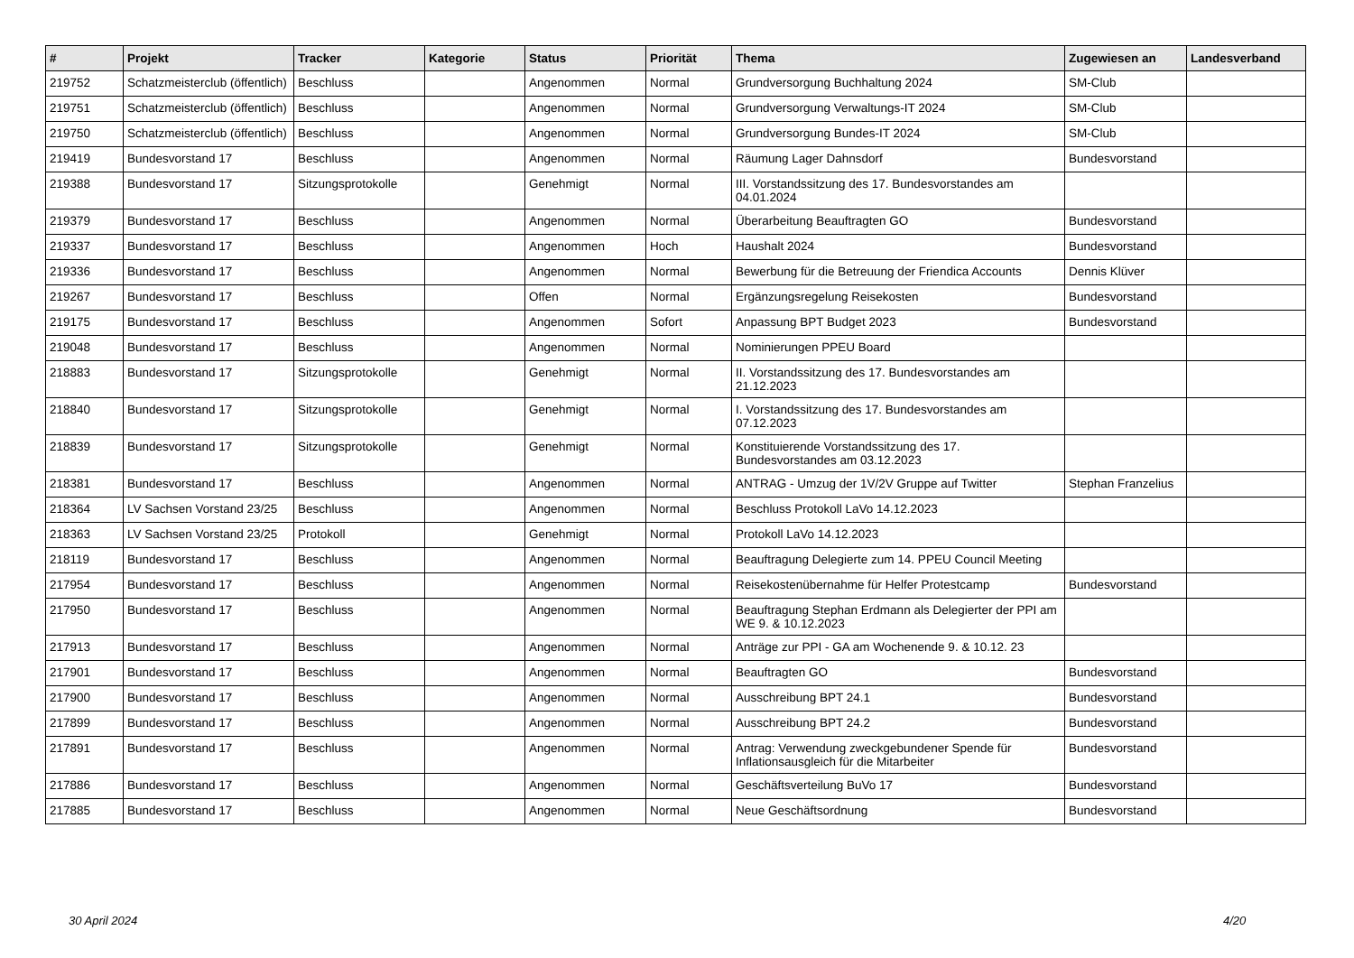| # | Projekt | Tracker | Kategorie | Status | Priorität | Thema | Zugewiesen an | Landesverband |
| --- | --- | --- | --- | --- | --- | --- | --- | --- |
| 219752 | Schatzmeisterclub (öffentlich) | Beschluss | | Angenommen | Normal | Grundversorgung Buchhaltung 2024 | SM-Club | |
| 219751 | Schatzmeisterclub (öffentlich) | Beschluss | | Angenommen | Normal | Grundversorgung Verwaltungs-IT 2024 | SM-Club | |
| 219750 | Schatzmeisterclub (öffentlich) | Beschluss | | Angenommen | Normal | Grundversorgung Bundes-IT 2024 | SM-Club | |
| 219419 | Bundesvorstand 17 | Beschluss | | Angenommen | Normal | Räumung Lager Dahnsdorf | Bundesvorstand | |
| 219388 | Bundesvorstand 17 | Sitzungsprotokolle | | Genehmigt | Normal | III. Vorstandssitzung des 17. Bundesvorstandes am 04.01.2024 | | |
| 219379 | Bundesvorstand 17 | Beschluss | | Angenommen | Normal | Überarbeitung Beauftragten GO | Bundesvorstand | |
| 219337 | Bundesvorstand 17 | Beschluss | | Angenommen | Hoch | Haushalt 2024 | Bundesvorstand | |
| 219336 | Bundesvorstand 17 | Beschluss | | Angenommen | Normal | Bewerbung für die Betreuung der Friendica Accounts | Dennis Klüver | |
| 219267 | Bundesvorstand 17 | Beschluss | | Offen | Normal | Ergänzungsregelung Reisekosten | Bundesvorstand | |
| 219175 | Bundesvorstand 17 | Beschluss | | Angenommen | Sofort | Anpassung BPT Budget 2023 | Bundesvorstand | |
| 219048 | Bundesvorstand 17 | Beschluss | | Angenommen | Normal | Nominierungen PPEU Board | | |
| 218883 | Bundesvorstand 17 | Sitzungsprotokolle | | Genehmigt | Normal | II. Vorstandssitzung des 17. Bundesvorstandes am 21.12.2023 | | |
| 218840 | Bundesvorstand 17 | Sitzungsprotokolle | | Genehmigt | Normal | I. Vorstandssitzung des 17. Bundesvorstandes am 07.12.2023 | | |
| 218839 | Bundesvorstand 17 | Sitzungsprotokolle | | Genehmigt | Normal | Konstituierende Vorstandssitzung des 17. Bundesvorstandes am 03.12.2023 | | |
| 218381 | Bundesvorstand 17 | Beschluss | | Angenommen | Normal | ANTRAG - Umzug der 1V/2V Gruppe auf Twitter | Stephan Franzelius | |
| 218364 | LV Sachsen Vorstand 23/25 | Beschluss | | Angenommen | Normal | Beschluss Protokoll LaVo 14.12.2023 | | |
| 218363 | LV Sachsen Vorstand 23/25 | Protokoll | | Genehmigt | Normal | Protokoll LaVo 14.12.2023 | | |
| 218119 | Bundesvorstand 17 | Beschluss | | Angenommen | Normal | Beauftragung Delegierte zum 14. PPEU Council Meeting | | |
| 217954 | Bundesvorstand 17 | Beschluss | | Angenommen | Normal | Reisekostenübernahme für Helfer Protestcamp | Bundesvorstand | |
| 217950 | Bundesvorstand 17 | Beschluss | | Angenommen | Normal | Beauftragung Stephan Erdmann als Delegierter der PPI am WE 9. & 10.12.2023 | | |
| 217913 | Bundesvorstand 17 | Beschluss | | Angenommen | Normal | Anträge zur PPI - GA am Wochenende 9. & 10.12. 23 | | |
| 217901 | Bundesvorstand 17 | Beschluss | | Angenommen | Normal | Beauftragten GO | Bundesvorstand | |
| 217900 | Bundesvorstand 17 | Beschluss | | Angenommen | Normal | Ausschreibung BPT 24.1 | Bundesvorstand | |
| 217899 | Bundesvorstand 17 | Beschluss | | Angenommen | Normal | Ausschreibung BPT 24.2 | Bundesvorstand | |
| 217891 | Bundesvorstand 17 | Beschluss | | Angenommen | Normal | Antrag: Verwendung zweckgebundener Spende für Inflationsausgleich für die Mitarbeiter | Bundesvorstand | |
| 217886 | Bundesvorstand 17 | Beschluss | | Angenommen | Normal | Geschäftsverteilung BuVo 17 | Bundesvorstand | |
| 217885 | Bundesvorstand 17 | Beschluss | | Angenommen | Normal | Neue Geschäftsordnung | Bundesvorstand | |
30 April 2024 4/20